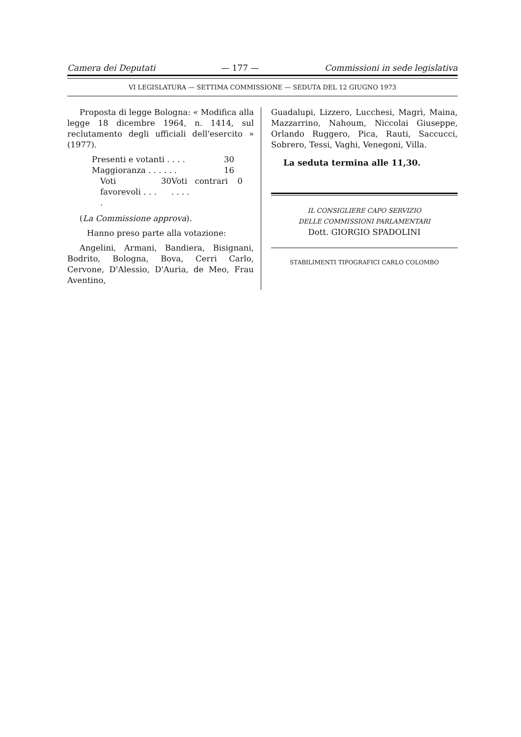Camera dei Deputati — 177 — Commissioni in sede legislativa
VI LEGISLATURA — SETTIMA COMMISSIONE — SEDUTA DEL 12 GIUGNO 1973
Proposta di legge Bologna: « Modifica alla legge 18 dicembre 1964, n. 1414, sul reclutamento degli ufficiali dell'esercito » (1977).
Presenti e votanti . . . . 30
Maggioranza . . . . . . 16
Voti favorevoli . . . . 30
Voti contrari . . . . 0
(La Commissione approva).
Hanno preso parte alla votazione:
Angelini, Armani, Bandiera, Bisignani, Bodrito, Bologna, Bova, Cerri Carlo, Cervone, D'Alessio, D'Auria, de Meo, Frau Aventino,
Guadalupi, Lizzero, Lucchesi, Magrì, Maina, Mazzarrino, Nahoum, Niccolai Giuseppe, Orlando Ruggero, Pica, Rauti, Saccucci, Sobrero, Tessi, Vaghi, Venegoni, Villa.
La seduta termina alle 11,30.
IL CONSIGLIERE CAPO SERVIZIO
DELLE COMMISSIONI PARLAMENTARI
Dott. GIORGIO SPADOLINI
STABILIMENTI TIPOGRAFICI CARLO COLOMBO